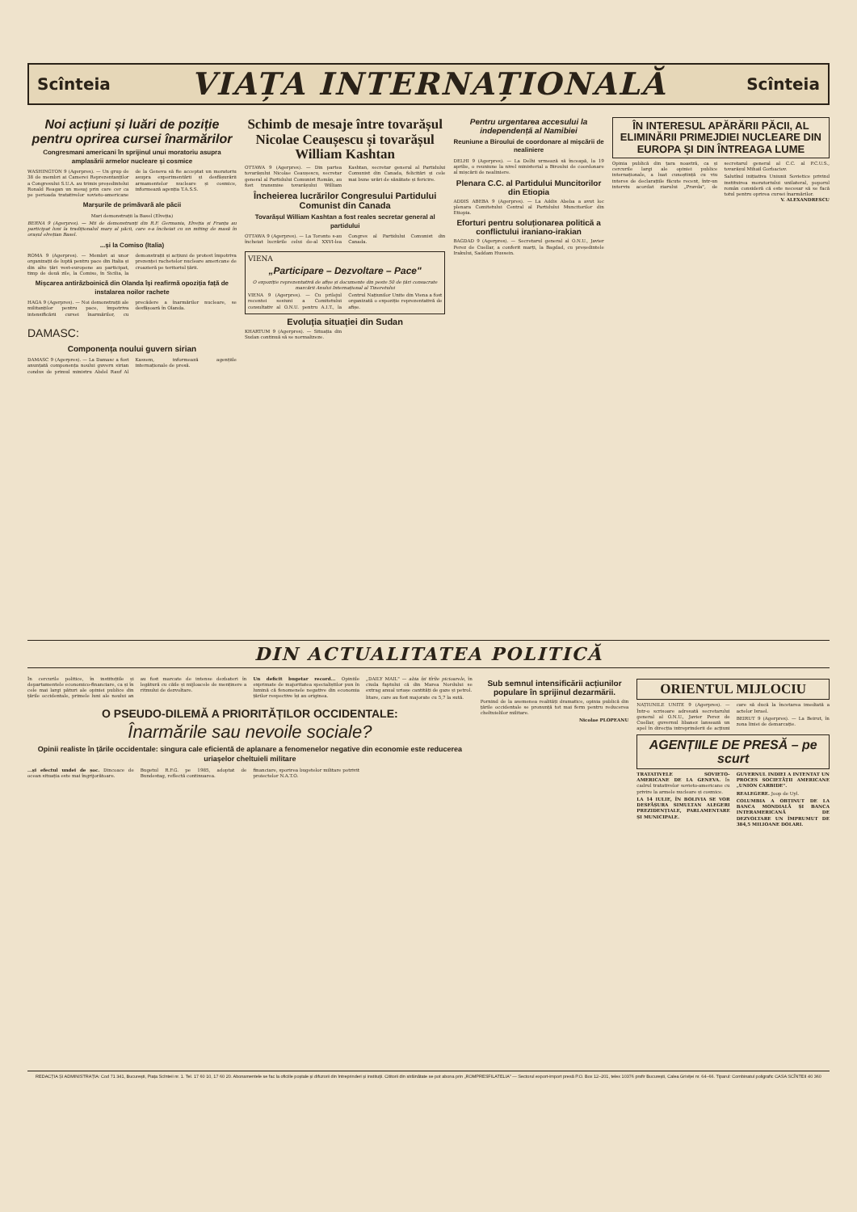Scînteia
VIAȚA INTERNAȚIONALĂ
Scînteia
Noi acțiuni și luări de poziție pentru oprirea cursei înarmărilor
Congresmani americani în sprijinul unui moratoriu asupra amplasării armelor nucleare și cosmice
WASHINGTON 9 (Agerpres). — Un grup de 38 de membri ai Camerei Reprezentanților a Congresului S.U.A. au trimis președintelui Ronald Reagan un mesaj prin care cer ca pe perioada tratativelor sovieto-americane de la Geneva să fie acceptat un moratoriu asupra experimentării și desfășurării armamentelor nucleare și cosmice, informează agenția T.A.S.S.
Marșurile de primăvară ale păcii
Mari demonstrații la Basel (Elveția)
BERNA 9 (Agerpres). — Mii de demonstranți din R.F. Germania, Elveția și Franța au participat luni la tradiționalul marș al păcii, care s-a încheiat cu un miting de masă în orașul elvețian Basel.
...și la Comiso (Italia)
ROMA 9 (Agerpres). — Membri ai unor organizații de luptă pentru pace din Italia și din alte țări vest-europene au participat, timp de două zile, la Comiso, în Sicilia, la demonstrații și acțiuni de protest împotriva prezenței rachetelor nucleare americane de croazieră pe teritoriul țării.
Mișcarea antirăzboinică din Olanda își reafirmă opoziția față de instalarea noilor rachete
HAGA 9 (Agerpres). — Noi demonstrații ale militanților pentru pace, împotriva intensificării cursei înarmărilor, cu precădere a înarmărilor nucleare, se desfășoară în Olanda.
DAMASC:
Componența noului guvern sirian
DAMASC 9 (Agerpres). — La Damasc a fost anunțată componența noului guvern sirian condus de primul ministru Abdel Rauf Al Kassem, informează agențiile internaționale de presă.
Schimb de mesaje între tovarășul Nicolae Ceaușescu și tovarășul William Kashtan
OTTAWA 9 (Agerpres). — Din partea tovarășului Nicolae Ceaușescu, secretar general al Partidului Comunist Român, au fost transmise tovarășului William Kashtan, secretar general al Partidului Comunist din Canada, felicitări și cele mai bune urări de sănătate și fericire.
Încheierea lucrărilor Congresului Partidului Comunist din Canada
Tovarășul William Kashtan a fost reales secretar general al partidului
OTTAWA 9 (Agerpres). — La Toronto s-au încheiat lucrările celui de-al XXVI-lea Congres al Partidului Comunist din Canada.
VIENA
„Participare – Dezvoltare – Pace"
O expoziție reprezentativă de afișe și documente din peste 50 de țări consacrate marcării Anului Internațional al Tineretului
VIENA 9 (Agerpres). — Cu prilejul recentei sesiuni a Comitetului consultativ al O.N.U. pentru A.I.T., la Centrul Națiunilor Unite din Viena a fost organizată o expoziție reprezentativă de afișe.
Evoluția situației din Sudan
KHARTUM 9 (Agerpres). — Situația din Sudan continuă să se normalizeze.
Pentru urgentarea accesului la independență al Namibiei
Reuniune a Biroului de coordonare al mișcării de nealiniere
DELHI 9 (Agerpres). — La Delhi urmează să înceapă, la 19 aprilie, o reuniune la nivel ministerial a Biroului de coordonare al mișcării de nealiniere.
Plenara C.C. al Partidului Muncitorilor din Etiopia
ADDIS ABEBA 9 (Agerpres). — La Addis Abeba a avut loc plenara Comitetului Central al Partidului Muncitorilor din Etiopia.
Eforturi pentru soluționarea politică a conflictului iraniano-irakian
BAGDAD 9 (Agerpres). — Secretarul general al O.N.U., Javier Perez de Cuellar, a conferit marți, la Bagdad, cu președintele Irakului, Saddam Hussein.
ÎN INTERESUL APĂRĂRII PĂCII, AL ELIMINĂRII PRIMEJDIEI NUCLEARE DIN EUROPA ȘI DIN ÎNTREAGA LUME
Opinia publică din țara noastră, ca și cercurile largi ale opiniei publice internaționale, a luat cunoștință cu viu interes de declarațiile făcute recent, într-un interviu acordat ziarului „Pravda", de secretarul general al C.C. al P.C.U.S., tovarășul Mihail Gorbaciov.
Salutînd inițiativa Uniunii Sovietice privind instituirea moratoriului unilateral, poporul român consideră că este necesar să se facă totul pentru oprirea cursei înarmărilor.
V. ALEXANDRESCU
DIN ACTUALITATEA POLITICĂ
În cercurile politice, în instituțiile și departamentele economico-financiare, ca și în cele mai largi pături ale opiniei publice din țările occidentale, primele luni ale noului an au fost marcate de intense dezbateri în legătură cu căile și mijloacele de menținere a ritmului de dezvoltare.
Un deficit bugetar record... Opiniile exprimate de majoritatea specialiștilor pun în lumină că fenomenele negative din economia țărilor respective își au originea.
„DAILY MAIL" — abia își tîrîie picioarele, în ciuda faptului că din Marea Nordului se extrag anual uriașe cantități de gaze și petrol.
litare, care au fost majorate cu 5,7 la sută.
O PSEUDO-DILEMĂ A PRIORITĂȚILOR OCCIDENTALE:
Înarmările sau nevoile sociale?
Opinii realiste în țările occidentale: singura cale eficientă de aplanare a fenomenelor negative din economie este reducerea uriașelor cheltuieli militare
...și efectul undei de șoc. Dincoace de ocean situația este mai îngrijorătoare.
Bugetul R.F.G. pe 1985, adoptat de Bundestag, reflectă continuarea.
financiare, sporirea bugetelor militare potrivit proiectelor N.A.T.O.
Sub semnul intensificării acțiunilor populare în sprijinul dezarmării.
Pornind de la asemenea realități dramatice, opinia publică din țările occidentale se pronunță tot mai ferm pentru reducerea cheltuielilor militare.
Nicolae PLOPEANU
ORIENTUL MIJLOCIU
NAȚIUNILE UNITE 9 (Agerpres). — Într-o scrisoare adresată secretarului general al O.N.U., Javier Perez de Cuellar, guvernul libanez lansează un apel în direcția intreprinderii de acțiuni care să ducă la încetarea imediată a actelor Israel.
BEIRUT 9 (Agerpres). — La Beirut, în zona liniei de demarcație.
AGENȚIILE DE PRESĂ – pe scurt
TRATATIVELE SOVIETO-AMERICANE DE LA GENEVA. În cadrul tratativelor sovieto-americane cu privire la armele nucleare și cosmice.
LA 14 IULIE, ÎN BOLIVIA SE VOR DESFĂȘURA SIMULTAN ALEGERI PREZIDENȚIALE, PARLAMENTARE ȘI MUNICIPALE.
GUVERNUL INDIEI A INTENTAT UN PROCES SOCIETĂȚII AMERICANE „UNION CARBIDE".
REALEGERE. Joop de Uyl.
COLUMBIA A OBȚINUT DE LA BANCA MONDIALĂ ȘI BANCA INTERAMERICANĂ DE DEZVOLTARE UN ÎMPRUMUT DE 384,5 MILIOANE DOLARI.
REDACȚIA ȘI ADMINISTRAȚIA: Cod 71 341, București, Piața Scînteii nr. 1. Tel. 17 60 10, 17 60 20. Abonamentele se fac la oficiile poștale și difuzorii din întreprinderi și instituții. Cititorii din străinătate se pot abona prin „ROMPRESFILATELIA" — Sectorul export-import presă P.O. Box 12–201, telex 10376 prsfir București, Calea Griviței nr. 64–66. Tiparul: Combinatul poligrafic CASA SCÎNTEII 40 360